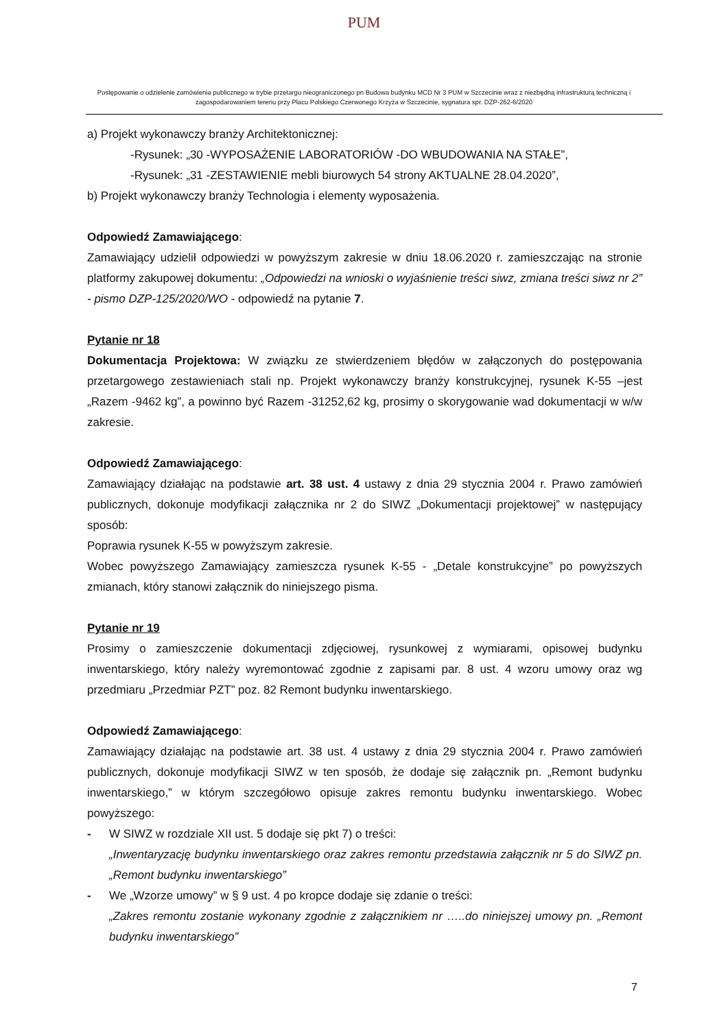PUM
Postępowanie o udzielenie zamówienia publicznego w trybie przetargu nieograniczonego pn Budowa budynku MCD Nr 3 PUM w Szczecinie wraz z niezbędną infrastrukturą techniczną i zagospodarowaniem terenu przy Placu Polskiego Czerwonego Krzyża w Szczecinie, sygnatura spr. DZP-262-6/2020
a) Projekt wykonawczy branży Architektonicznej:
-Rysunek: „30 -WYPOSAŻENIE LABORATORIÓW -DO WBUDOWANIA NA STAŁE”,
-Rysunek: „31 -ZESTAWIENIE mebli biurowych 54 strony AKTUALNE 28.04.2020”,
b) Projekt wykonawczy branży Technologia i elementy wyposażenia.
Odpowiedź Zamawiającego:
Zamawiający udzielił odpowiedzi w powyższym zakresie w dniu 18.06.2020 r. zamieszczając na stronie platformy zakupowej dokumentu: „Odpowiedzi na wnioski o wyjaśnienie treści siwz, zmiana treści siwz nr 2” - pismo DZP-125/2020/WO - odpowiedź na pytanie 7.
Pytanie nr 18
Dokumentacja Projektowa: W związku ze stwierdzeniem błędów w załączonych do postępowania przetargowego zestawieniach stali np. Projekt wykonawczy branży konstrukcyjnej, rysunek K-55 –jest „Razem -9462 kg”, a powinno być Razem -31252,62 kg, prosimy o skorygowanie wad dokumentacji w w/w zakresie.
Odpowiedź Zamawiającego:
Zamawiający działając na podstawie art. 38 ust. 4 ustawy z dnia 29 stycznia 2004 r. Prawo zamówień publicznych, dokonuje modyfikacji załącznika nr 2 do SIWZ „Dokumentacji projektowej” w następujący sposób:
Poprawia rysunek K-55 w powyższym zakresie.
Wobec powyższego Zamawiający zamieszcza rysunek K-55 - „Detale konstrukcyjne” po powyższych zmianach, który stanowi załącznik do niniejszego pisma.
Pytanie nr 19
Prosimy o zamieszczenie dokumentacji zdjęciowej, rysunkowej z wymiarami, opisowej budynku inwentarskiego, który należy wyremontować zgodnie z zapisami par. 8 ust. 4 wzoru umowy oraz wg przedmiaru „Przedmiar PZT” poz. 82 Remont budynku inwentarskiego.
Odpowiedź Zamawiającego:
Zamawiający działając na podstawie art. 38 ust. 4 ustawy z dnia 29 stycznia 2004 r. Prawo zamówień publicznych, dokonuje modyfikacji SIWZ w ten sposób, że dodaje się załącznik pn. „Remont budynku inwentarskiego,” w którym szczegółowo opisuje zakres remontu budynku inwentarskiego. Wobec powyższego:
- W SIWZ w rozdziale XII ust. 5 dodaje się pkt 7) o treści:
„Inwentaryzację budynku inwentarskiego oraz zakres remontu przedstawia załącznik nr 5 do SIWZ pn. „Remont budynku inwentarskiego”
- We „Wzorze umowy” w § 9 ust. 4 po kropce dodaje się zdanie o treści:
„Zakres remontu zostanie wykonany zgodnie z załącznikiem nr …..do niniejszej umowy pn. „Remont budynku inwentarskiego”
7